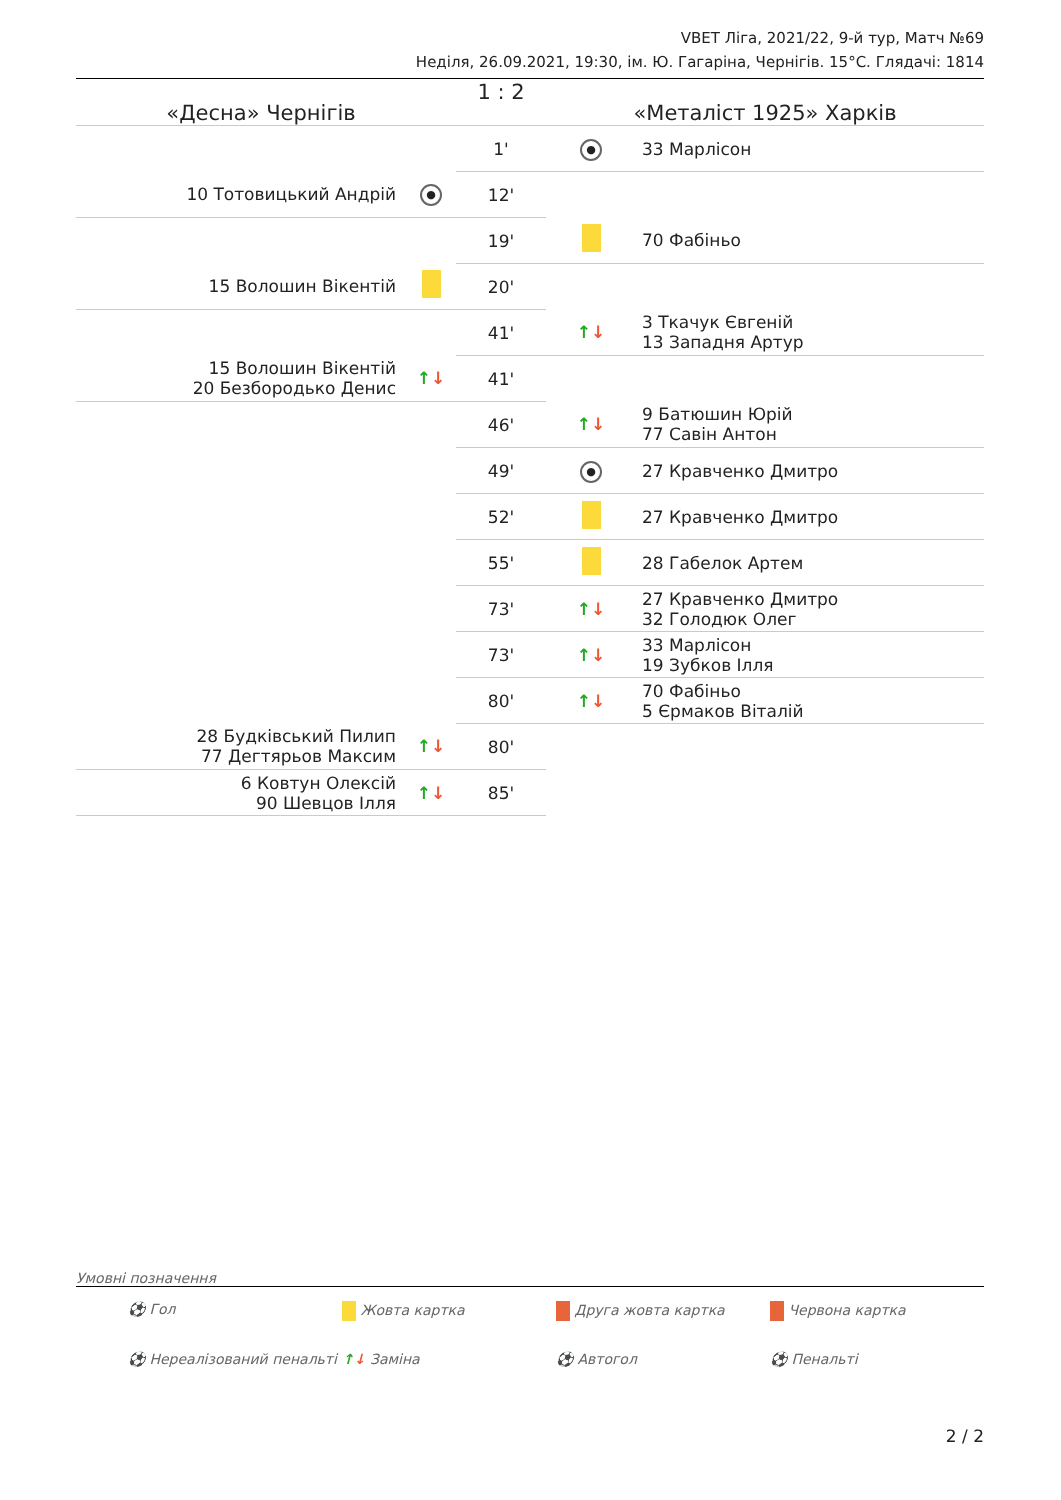VBET Ліга, 2021/22, 9-й тур, Матч №69
Неділя, 26.09.2021, 19:30, ім. Ю. Гагаріна, Чернігів. 15°C. Глядачі: 1814
| «Десна» Чернігів | | 1 : 2 | «Металіст 1925» Харків | |
| | | 1' | ● | 33 Марлісон |
| 10 Тотовицький Андрій | ● | 12' | | |
| | | 19' | | 70 Фабіньо |
| 15 Волошин Вікентій | | 20' | | |
| | | 41' | ↑ ↓ | 3 Ткачук Євгеній 13 Западня Артур |
| 15 Волошин Вікентій 20 Безбородько Денис | ↑ ↓ | 41' | | |
| | | 46' | ↑ ↓ | 9 Батюшин Юрій 77 Савін Антон |
| | | 49' | ● | 27 Кравченко Дмитро |
| | | 52' | | 27 Кравченко Дмитро |
| | | 55' | | 28 Габелок Артем |
| | | 73' | ↑ ↓ | 27 Кравченко Дмитро 32 Голодюк Олег |
| | | 73' | ↑ ↓ | 33 Марлісон 19 Зубков Ілля |
| | | 80' | ↑ ↓ | 70 Фабіньо 5 Єрмаков Віталій |
| 28 Будківський Пилип 77 Дегтярьов Максим | ↑ ↓ | 80' | | |
| 6 Ковтун Олексій 90 Шевцов Ілля | ↑ ↓ | 85' | | |
Умовні позначення
⚽ Гол Жовта картка Друга жовта картка Червона картка ⚽ Нереалізований пенальті ↑↓ Заміна ⚽ Автогол ⚽ Пенальті
2 / 2